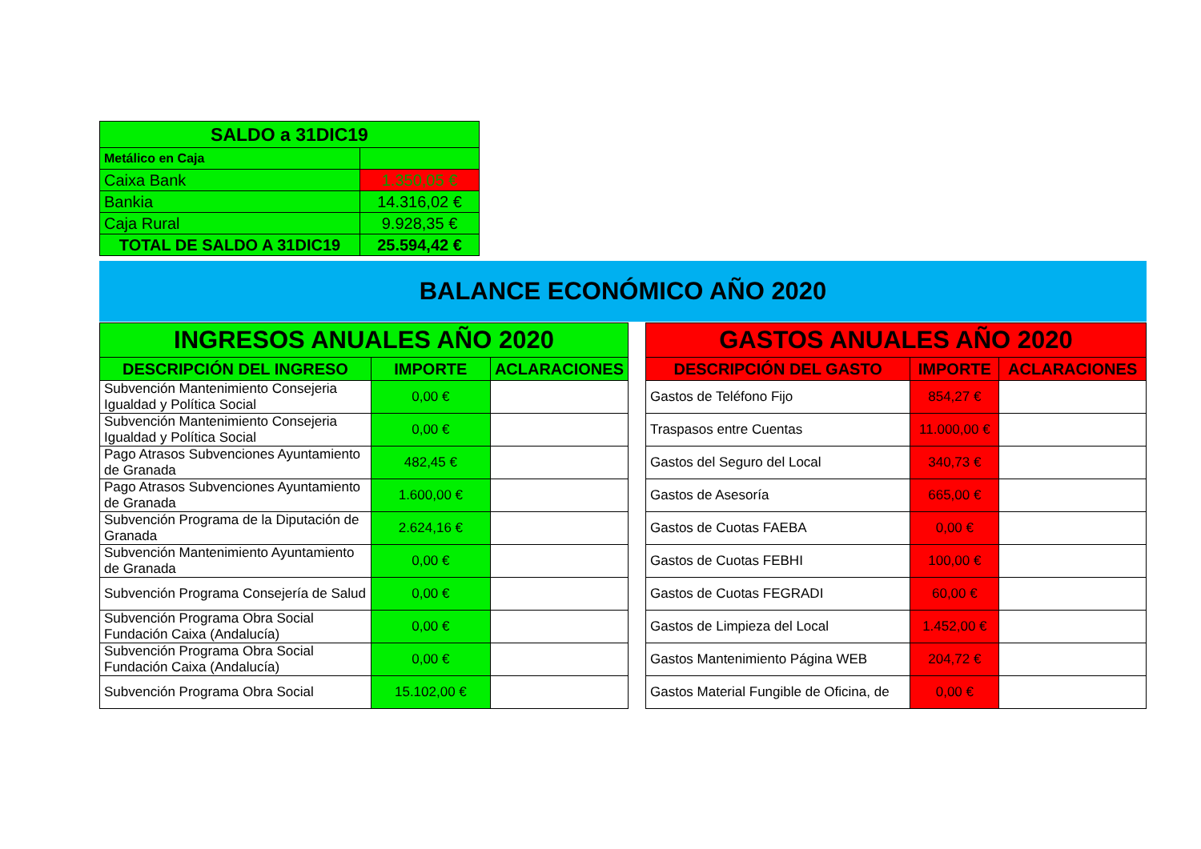| SALDO a 31DIC19 | |
| Metálico en Caja | |
| Caixa Bank | 1.350,05 € |
| Bankia | 14.316,02 € |
| Caja Rural | 9.928,35 € |
| TOTAL DE SALDO A 31DIC19 | 25.594,42 € |
BALANCE ECONÓMICO AÑO 2020
| INGRESOS ANUALES AÑO 2020 | | |
| DESCRIPCIÓN DEL INGRESO | IMPORTE | ACLARACIONES |
| Subvención Mantenimiento Consejeria Igualdad y Política Social | 0,00 € | |
| Subvención Mantenimiento Consejeria Igualdad y Política Social | 0,00 € | |
| Pago Atrasos Subvenciones Ayuntamiento de Granada | 482,45 € | |
| Pago Atrasos Subvenciones Ayuntamiento de Granada | 1.600,00 € | |
| Subvención Programa de la Diputación de Granada | 2.624,16 € | |
| Subvención Mantenimiento Ayuntamiento de Granada | 0,00 € | |
| Subvención Programa Consejería de Salud | 0,00 € | |
| Subvención Programa Obra Social Fundación Caixa (Andalucía) | 0,00 € | |
| Subvención Programa Obra Social Fundación Caixa (Andalucía) | 0,00 € | |
| Subvención Programa Obra Social | 15.102,00 € | |
| GASTOS ANUALES AÑO 2020 | | |
| DESCRIPCIÓN DEL GASTO | IMPORTE | ACLARACIONES |
| Gastos de Teléfono Fijo | 854,27 € | |
| Traspasos entre Cuentas | 11.000,00 € | |
| Gastos del Seguro del Local | 340,73 € | |
| Gastos de Asesoría | 665,00 € | |
| Gastos de Cuotas FAEBA | 0,00 € | |
| Gastos de Cuotas FEBHI | 100,00 € | |
| Gastos de Cuotas FEGRADI | 60,00 € | |
| Gastos de Limpieza del Local | 1.452,00 € | |
| Gastos Mantenimiento Página WEB | 204,72 € | |
| Gastos Material Fungible de Oficina, de | 0,00 € | |